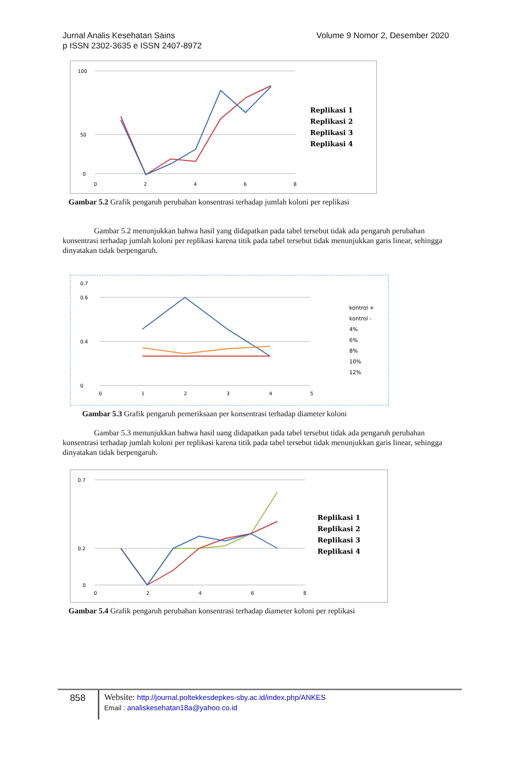Jurnal Analis Kesehatan Sains
Volume 9 Nomor 2, Desember 2020
p ISSN 2302-3635 e ISSN 2407-8972
100
50
0
0
2
4
6
8
Replikasi 1
Replikasi 2
Replikasi 3
Replikasi 4
Gambar 5.2 Grafik pengaruh perubahan konsentrasi terhadap jumlah koloni per replikasi
Gambar 5.2 menunjukkan bahwa hasil yang didapatkan pada tabel tersebut tidak ada pengaruh perubahan konsentrasi terhadap jumlah koloni per replikasi karena titik pada tabel tersebut tidak menunjukkan garis linear, sehingga dinyatakan tidak berpengaruh.
0.7
0.6
0.4
0
0
1
2
3
4
5
kontrol +
kontrol -
4%
6%
8%
10%
12%
Gambar 5.3 Grafik pengaruh pemeriksaan per konsentrasi terhadap diameter koloni
Gambar 5.3 menunjukkan bahwa hasil uang didapatkan pada tabel tersebut tidak ada pengaruh perubahan konsentrasi terhadap jumlah koloni per replikasi karena titik pada tabel tersebut tidak menunjukkan garis linear, sehingga dinyatakan tidak berpengaruh.
0.7
0.2
0
0
2
4
6
8
Replikasi 1
Replikasi 2
Replikasi 3
Replikasi 4
Gambar 5.4 Grafik pengaruh perubahan konsentrasi terhadap diameter koloni per replikasi
858
Website: http://journal.poltekkesdepkes-sby.ac.id/index.php/ANKES
Email : analiskesehatan18a@yahoo.co.id